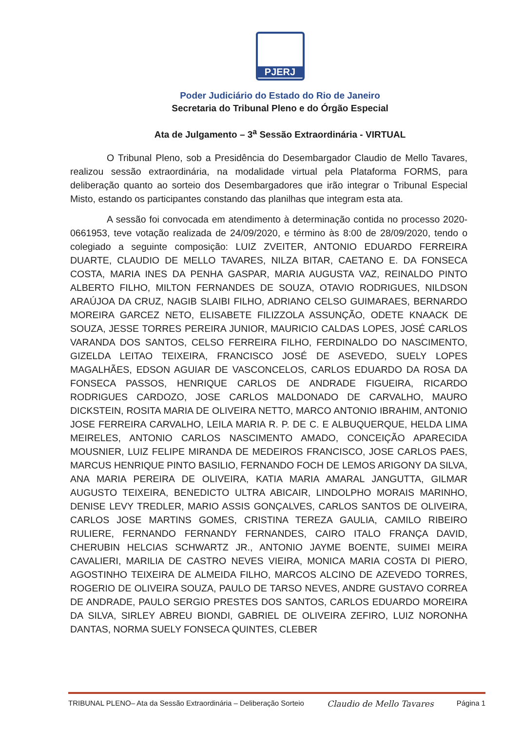PJERJ
Poder Judiciário do Estado do Rio de Janeiro
Secretaria do Tribunal Pleno e do Órgão Especial
Ata de Julgamento – 3<sup>a</sup> Sessão Extraordinária - VIRTUAL
O Tribunal Pleno, sob a Presidência do Desembargador Claudio de Mello Tavares, realizou sessão extraordinária, na modalidade virtual pela Plataforma FORMS, para deliberação quanto ao sorteio dos Desembargadores que irão integrar o Tribunal Especial Misto, estando os participantes constando das planilhas que integram esta ata.
A sessão foi convocada em atendimento à determinação contida no processo 2020-0661953, teve votação realizada de 24/09/2020, e término às 8:00 de 28/09/2020, tendo o colegiado a seguinte composição: LUIZ ZVEITER, ANTONIO EDUARDO FERREIRA DUARTE, CLAUDIO DE MELLO TAVARES, NILZA BITAR, CAETANO E. DA FONSECA COSTA, MARIA INES DA PENHA GASPAR, MARIA AUGUSTA VAZ, REINALDO PINTO ALBERTO FILHO, MILTON FERNANDES DE SOUZA, OTAVIO RODRIGUES, NILDSON ARAÚJOA DA CRUZ, NAGIB SLAIBI FILHO, ADRIANO CELSO GUIMARAES, BERNARDO MOREIRA GARCEZ NETO, ELISABETE FILIZZOLA ASSUNÇÃO, ODETE KNAACK DE SOUZA, JESSE TORRES PEREIRA JUNIOR, MAURICIO CALDAS LOPES, JOSÉ CARLOS VARANDA DOS SANTOS, CELSO FERREIRA FILHO, FERDINALDO DO NASCIMENTO, GIZELDA LEITAO TEIXEIRA, FRANCISCO JOSÉ DE ASEVEDO, SUELY LOPES MAGALHÃES, EDSON AGUIAR DE VASCONCELOS, CARLOS EDUARDO DA ROSA DA FONSECA PASSOS, HENRIQUE CARLOS DE ANDRADE FIGUEIRA, RICARDO RODRIGUES CARDOZO, JOSE CARLOS MALDONADO DE CARVALHO, MAURO DICKSTEIN, ROSITA MARIA DE OLIVEIRA NETTO, MARCO ANTONIO IBRAHIM, ANTONIO JOSE FERREIRA CARVALHO, LEILA MARIA R. P. DE C. E ALBUQUERQUE, HELDA LIMA MEIRELES, ANTONIO CARLOS NASCIMENTO AMADO, CONCEIÇÃO APARECIDA MOUSNIER, LUIZ FELIPE MIRANDA DE MEDEIROS FRANCISCO, JOSE CARLOS PAES, MARCUS HENRIQUE PINTO BASILIO, FERNANDO FOCH DE LEMOS ARIGONY DA SILVA, ANA MARIA PEREIRA DE OLIVEIRA, KATIA MARIA AMARAL JANGUTTA, GILMAR AUGUSTO TEIXEIRA, BENEDICTO ULTRA ABICAIR, LINDOLPHO MORAIS MARINHO, DENISE LEVY TREDLER, MARIO ASSIS GONÇALVES, CARLOS SANTOS DE OLIVEIRA, CARLOS JOSE MARTINS GOMES, CRISTINA TEREZA GAULIA, CAMILO RIBEIRO RULIERE, FERNANDO FERNANDY FERNANDES, CAIRO ITALO FRANÇA DAVID, CHERUBIN HELCIAS SCHWARTZ JR., ANTONIO JAYME BOENTE, SUIMEI MEIRA CAVALIERI, MARILIA DE CASTRO NEVES VIEIRA, MONICA MARIA COSTA DI PIERO, AGOSTINHO TEIXEIRA DE ALMEIDA FILHO, MARCOS ALCINO DE AZEVEDO TORRES, ROGERIO DE OLIVEIRA SOUZA, PAULO DE TARSO NEVES, ANDRE GUSTAVO CORREA DE ANDRADE, PAULO SERGIO PRESTES DOS SANTOS, CARLOS EDUARDO MOREIRA DA SILVA, SIRLEY ABREU BIONDI, GABRIEL DE OLIVEIRA ZEFIRO, LUIZ NORONHA DANTAS, NORMA SUELY FONSECA QUINTES, CLEBER
TRIBUNAL PLENO– Ata da Sessão Extraordinária – Deliberação Sorteio Claudio de Mello Tavares Página 1